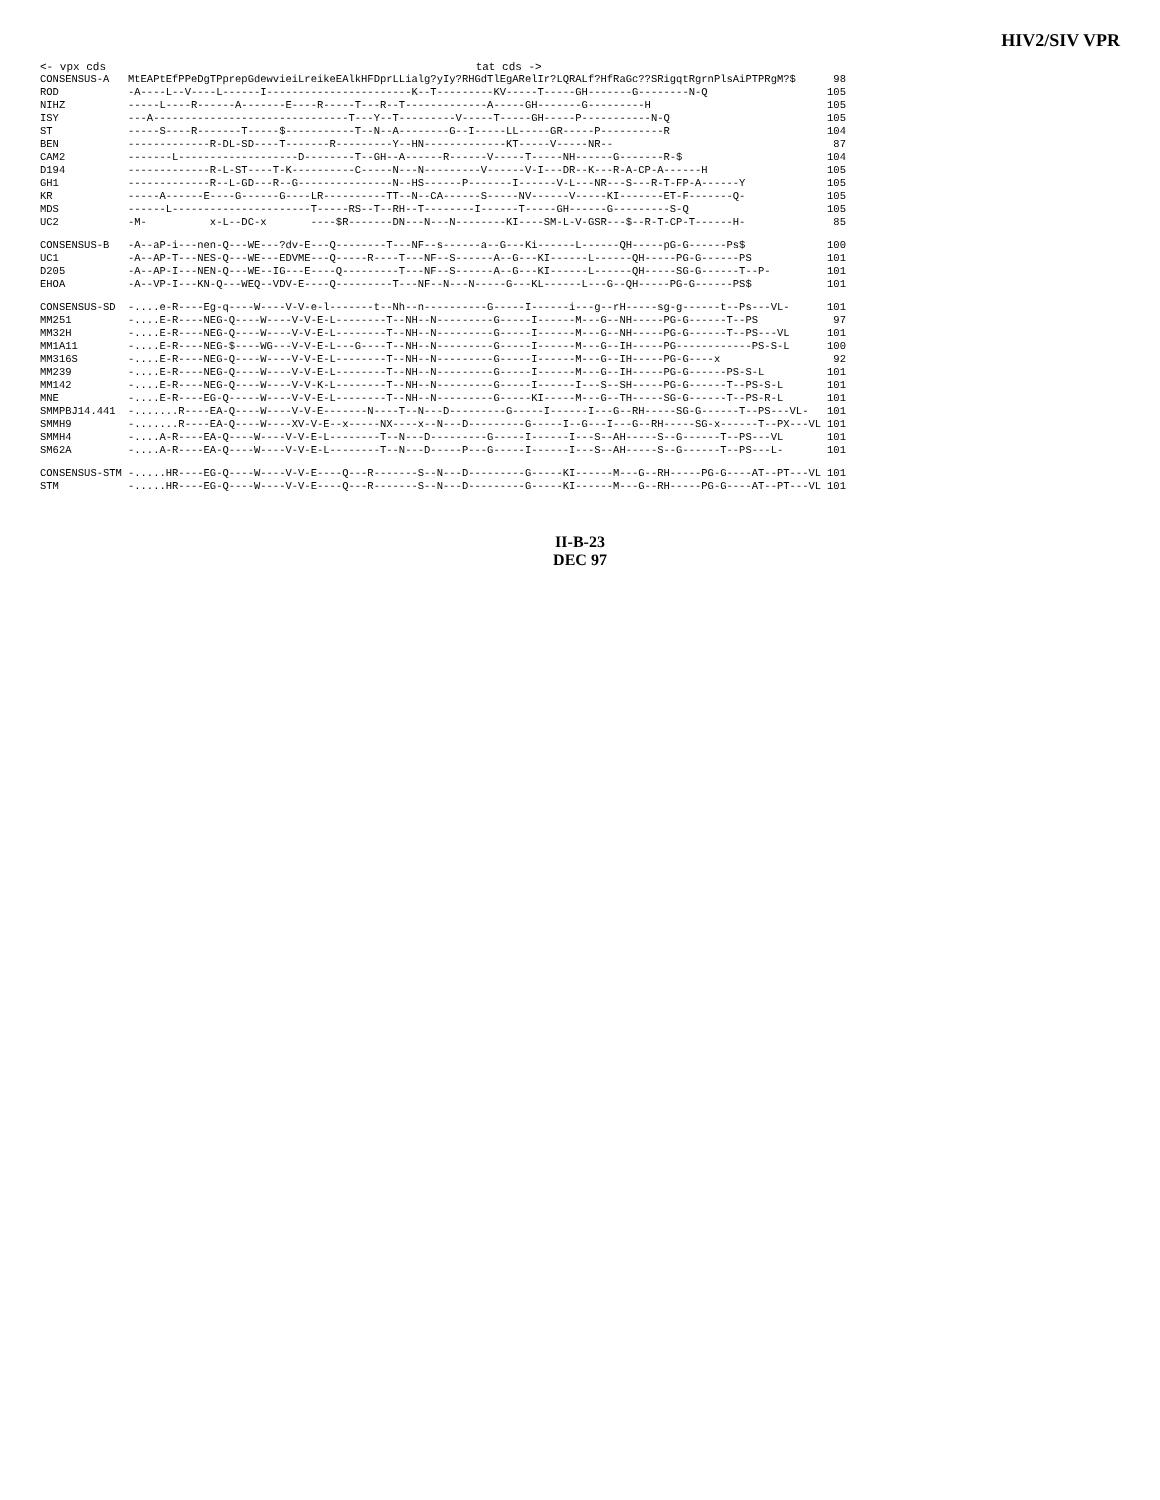HIV2/SIV VPR
<- vpx cds tat cds ->
| CONSENSUS-A | MtEAPtEfPPeDgTPprepGdewvieiLreikeEAlkHFDprLLialg?yIy?RHGdTlEgARelIr?LQRALf?HfRaGc??SRigqtRgrnPlsAiPTPRgM?$ | 98 |
| ROD | -A----L--V----L------I-----------------------K--T---------KV-----T-----GH-------G--------N-Q | 105 |
| NIHZ | -----L----R------A-------E----R-----T---R--T-------------A-----GH-------G---------H | 105 |
| ISY | ---A-------------------------------T---Y--T---------V-----T-----GH-----P-----------N-Q | 105 |
| ST | -----S----R-------T-----$-----------T--N--A--------G--I-----LL-----GR-----P----------R | 104 |
| BEN | -------------R-DL-SD----T-------R---------Y--HN-------------KT-----V-----NR-- | 87 |
| CAM2 | -------L-------------------D--------T--GH--A------R------V-----T-----NH------G-------R-$ | 104 |
| D194 | -------------R-L-ST----T-K----------C-----N---N---------V------V-I---DR--K---R-A-CP-A------H | 105 |
| GH1 | -------------R--L-GD---R--G---------------N--HS------P-------I------V-L---NR---S---R-T-FP-A------Y | 105 |
| KR | -----A------E----G------G----LR----------TT--N--CA------S-----NV------V-----KI-------ET-F-------Q- | 105 |
| MDS | ------L----------------------T-----RS--T--RH--T--------I------T-----GH------G---------S-Q | 105 |
| UC2 | -M- x-L--DC-x ----$R-------DN---N---N--------KI----SM-L-V-GSR---$--R-T-CP-T------H- | 85 |
| CONSENSUS-B | -A--aP-i---nen-Q---WE---?dv-E---Q--------T---NF--s------a--G---Ki------L------QH-----pG-G------Ps$ | 100 |
| UC1 | -A--AP-T---NES-Q---WE---EDVME---Q-----R----T---NF--S------A--G---KI------L------QH-----PG-G------PS | 101 |
| D205 | -A--AP-I---NEN-Q---WE--IG---E----Q---------T---NF--S------A--G---KI------L------QH-----SG-G------T--P- | 101 |
| EHOA | -A--VP-I---KN-Q---WEQ--VDV-E----Q---------T---NF--N---N-----G---KL------L---G--QH-----PG-G------PS$ | 101 |
| CONSENSUS-SD | -....e-R----Eg-q----W----V-V-e-l-------t--Nh--n----------G-----I------i---g--rH-----sg-g------t--Ps---VL- | 101 |
| MM251 | -....E-R----NEG-Q----W----V-V-E-L--------T--NH--N---------G-----I------M---G--NH-----PG-G------T--PS | 97 |
| MM32H | -....E-R----NEG-Q----W----V-V-E-L--------T--NH--N---------G-----I------M---G--NH-----PG-G------T--PS---VL | 101 |
| MM1A11 | -....E-R----NEG-$----WG---V-V-E-L---G----T--NH--N---------G-----I------M---G--IH-----PG------------PS-S-L | 100 |
| MM316S | -....E-R----NEG-Q----W----V-V-E-L--------T--NH--N---------G-----I------M---G--IH-----PG-G----x | 92 |
| MM239 | -....E-R----NEG-Q----W----V-V-E-L--------T--NH--N---------G-----I------M---G--IH-----PG-G------PS-S-L | 101 |
| MM142 | -....E-R----NEG-Q----W----V-V-K-L--------T--NH--N---------G-----I------I---S--SH-----PG-G------T--PS-S-L | 101 |
| MNE | -....E-R----EG-Q-----W----V-V-E-L--------T--NH--N---------G-----KI-----M---G--TH-----SG-G------T--PS-R-L | 101 |
| SMMPBJ14.441 | -.......R----EA-Q----W----V-V-E-------N----T--N---D---------G-----I------I---G--RH-----SG-G------T--PS---VL- | 101 |
| SMMH9 | -.......R----EA-Q----W----XV-V-E--x-----NX----x--N---D---------G-----I--G---I---G--RH-----SG-x------T--PX---VL | 101 |
| SMMH4 | -....A-R----EA-Q----W----V-V-E-L--------T--N---D---------G-----I------I---S--AH-----S--G------T--PS---VL | 101 |
| SM62A | -....A-R----EA-Q----W----V-V-E-L--------T--N---D-----P---G-----I------I---S--AH-----S--G------T--PS---L- | 101 |
| CONSENSUS-STM | -.....HR----EG-Q----W----V-V-E----Q---R-------S--N---D---------G-----KI------M---G--RH-----PG-G----AT--PT---VL | 101 |
| STM | -.....HR----EG-Q----W----V-V-E----Q---R-------S--N---D---------G-----KI------M---G--RH-----PG-G----AT--PT---VL | 101 |
II-B-23
DEC 97